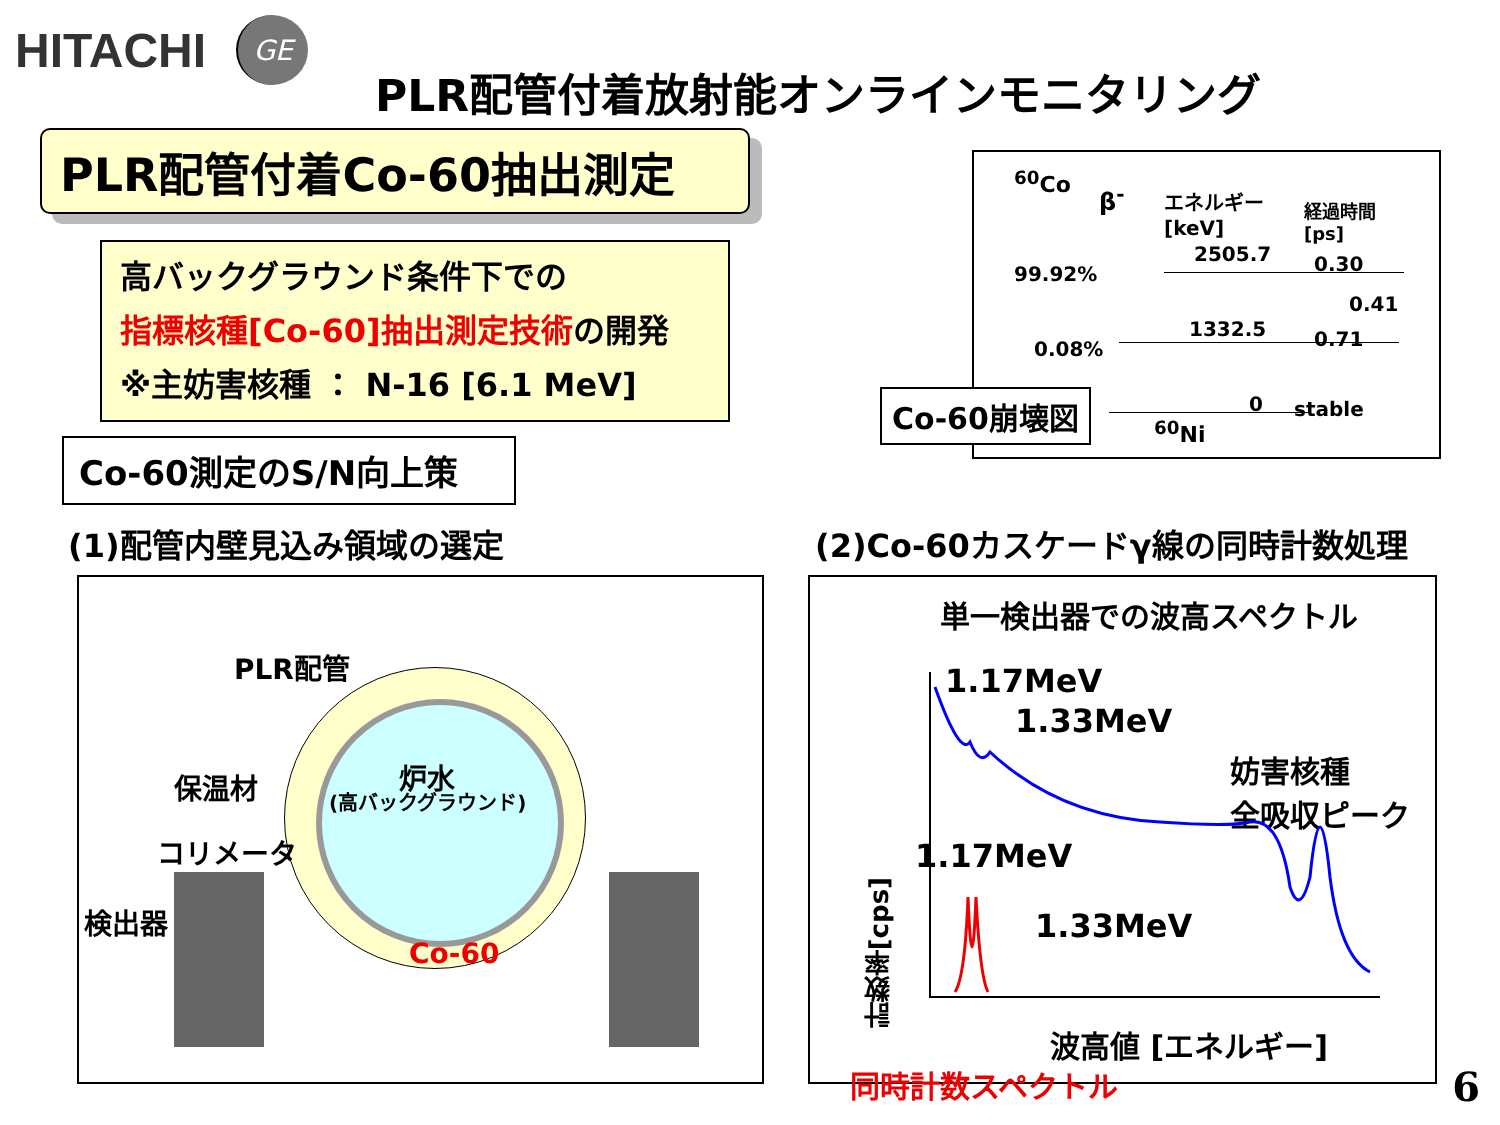HITACHI GE
PLR配管付着放射能オンラインモニタリング
PLR配管付着Co-60抽出測定
高バックグラウンド条件下での
指標核種[Co-60]抽出測定技術の開発
※主妨害核種 ： N-16 [6.1 MeV]
Co-60測定のS/N向上策
<sup>60</sup>Co
β<sup>-</sup> エネルギー
[keV]
経過時間
[ps]
2505.7 0.30 99.92%
0.41
1332.5 0.71 0.08%
0 stable
<sup>60</sup>Ni
Co-60崩壊図
(1)配管内壁見込み領域の選定
(2)Co-60カスケードγ線の同時計数処理
PLR配管
保温材
コリメータ
検出器
炉水
(高バックグラウンド)
Co-60
単一検出器での波高スペクトル
計数率[cps]
1.17MeV
1.33MeV
妨害核種
全吸収ピーク
1.17MeV
1.33MeV
波高値 [エネルギー]
同時計数スペクトル
6